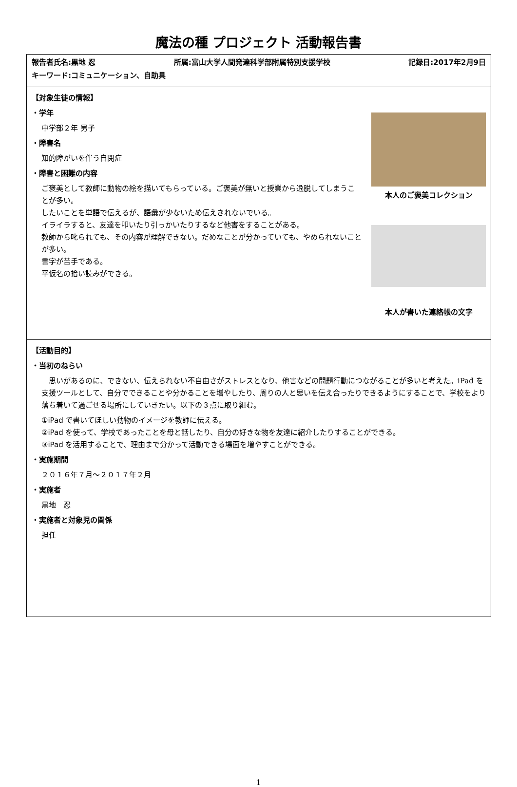魔法の種 プロジェクト 活動報告書
| 報告者氏名:黒地 忍 所属:富山大学人間発達科学部附属特別支援学校 記録日:2017年2月9日 キーワード:コミュニケーション、自助具 |
| 【対象生徒の情報】 ・学年 中学部２年 男子 ・障害名 知的障がいを伴う自閉症 ・障害と困難の内容 ご褒美として教師に動物の絵を描いてもらっている。ご褒美が無いと授業から逸脱してしまうことが多い。 したいことを単語で伝えるが、語彙が少ないため伝えきれないでいる。 イライラすると、友達を叩いたり引っかいたりするなど他害をすることがある。 教師から叱られても、その内容が理解できない。だめなことが分かっていても、やめられないことが多い。 書字が苦手である。 平仮名の拾い読みができる。 本人のご褒美コレクション 本人が書いた連絡帳の文字 |
| 【活動目的】 ・当初のねらい 思いがあるのに、できない、伝えられない不自由さがストレスとなり、他害などの問題行動につながることが多いと考えた。iPad を支援ツールとして、自分でできることや分かることを増やしたり、周りの人と思いを伝え合ったりできるようにすることで、学校をより落ち着いて過ごせる場所にしていきたい。以下の３点に取り組む。 ①iPad で書いてほしい動物のイメージを教師に伝える。 ②iPad を使って、学校であったことを母と話したり、自分の好きな物を友達に紹介したりすることができる。 ③iPad を活用することで、理由まで分かって活動できる場面を増やすことができる。 ・実施期間 ２０１６年７月～２０１７年２月 ・実施者 黒地 忍 ・実施者と対象児の関係 担任 |
1